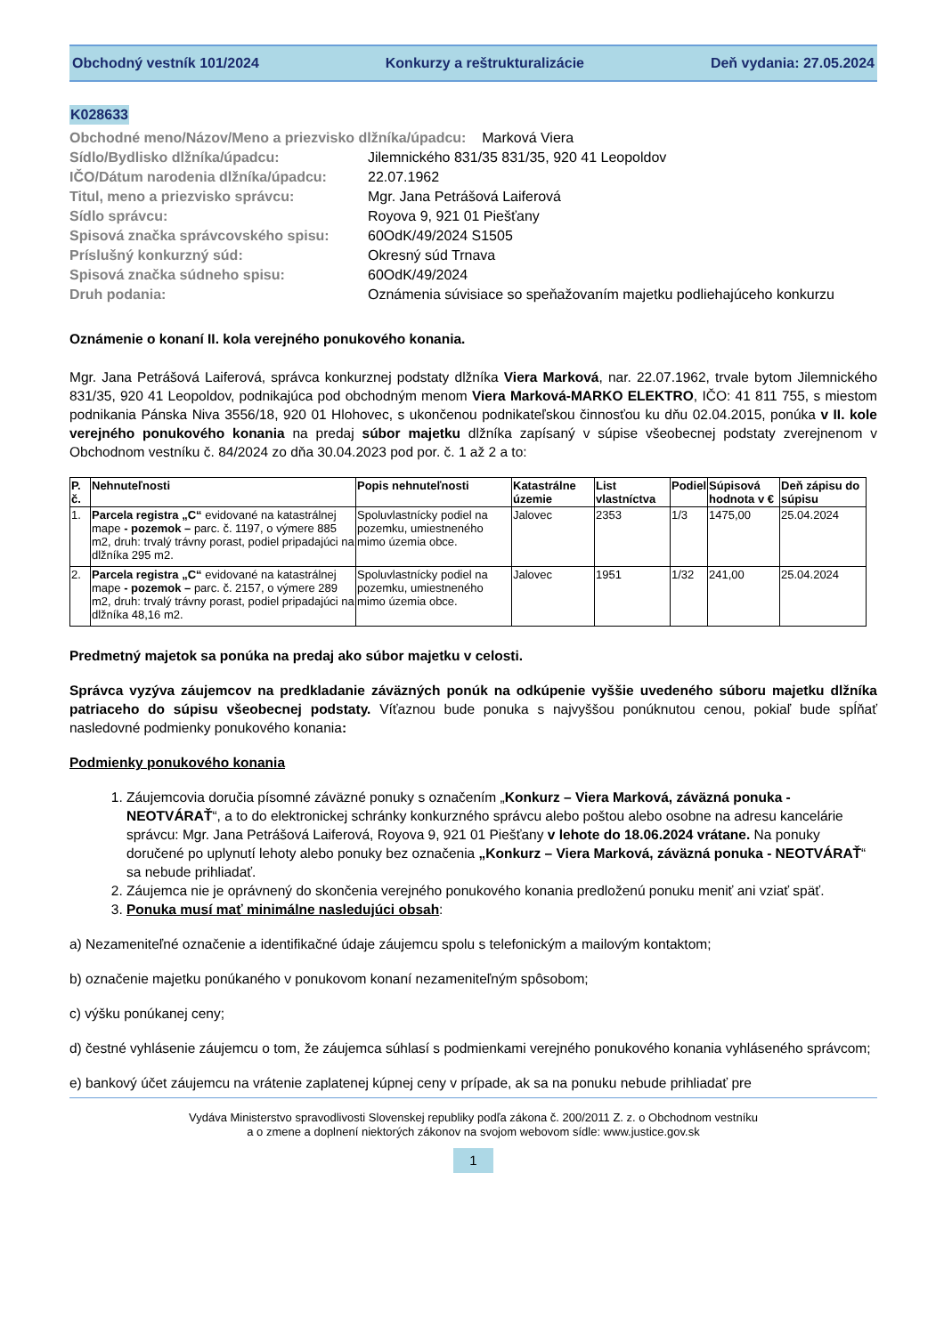Obchodný vestník 101/2024 Konkurzy a reštrukturalizácie Deň vydania: 27.05.2024
K028633
| Obchodné meno/Názov/Meno a priezvisko dlžníka/úpadcu: Marková Viera | |
| Sídlo/Bydlisko dlžníka/úpadcu: | Jilemnického 831/35 831/35, 920 41 Leopoldov |
| IČO/Dátum narodenia dlžníka/úpadcu: | 22.07.1962 |
| Titul, meno a priezvisko správcu: | Mgr. Jana Petrášová Laiferová |
| Sídlo správcu: | Royova 9, 921 01 Piešťany |
| Spisová značka správcovského spisu: | 60OdK/49/2024 S1505 |
| Príslušný konkurzný súd: | Okresný súd Trnava |
| Spisová značka súdneho spisu: | 60OdK/49/2024 |
| Druh podania: | Oznámenia súvisiace so speňažovaním majetku podliehajúceho konkurzu |
Oznámenie o konaní II. kola verejného ponukového konania.
Mgr. Jana Petrášová Laiferová, správca konkurznej podstaty dlžníka Viera Marková, nar. 22.07.1962, trvale bytom Jilemnického 831/35, 920 41 Leopoldov, podnikajúca pod obchodným menom Viera Marková-MARKO ELEKTRO, IČO: 41 811 755, s miestom podnikania Pánska Niva 3556/18, 920 01 Hlohovec, s ukončenou podnikateľskou činnosťou ku dňu 02.04.2015, ponúka v II. kole verejného ponukového konania na predaj súbor majetku dlžníka zapísaný v súpise všeobecnej podstaty zverejnenom v Obchodnom vestníku č. 84/2024 zo dňa 30.04.2023 pod por. č. 1 až 2 a to:
| P. č. | Nehnuteľnosti | Popis nehnuteľnosti | Katastrálne územie | List vlastníctva | Podiel | Súpisová hodnota v € | Deň zápisu do súpisu |
| --- | --- | --- | --- | --- | --- | --- | --- |
| 1. | Parcela registra „C“ evidované na katastrálnej mape - pozemok – parc. č. 1197, o výmere 885 m2, druh: trvalý trávny porast, podiel pripadajúci na dlžníka 295 m2. | Spoluvlastnícky podiel na pozemku, umiestneného mimo územia obce. | Jalovec | 2353 | 1/3 | 1475,00 | 25.04.2024 |
| 2. | Parcela registra „C“ evidované na katastrálnej mape - pozemok – parc. č. 2157, o výmere 289 m2, druh: trvalý trávny porast, podiel pripadajúci na dlžníka 48,16 m2. | Spoluvlastnícky podiel na pozemku, umiestneného mimo územia obce. | Jalovec | 1951 | 1/32 | 241,00 | 25.04.2024 |
Predmetný majetok sa ponúka na predaj ako súbor majetku v celosti.
Správca vyzýva záujemcov na predkladanie záväzných ponúk na odkúpenie vyššie uvedeného súboru majetku dlžníka patriaceho do súpisu všeobecnej podstaty. Víťaznou bude ponuka s najvyššou ponúknutou cenou, pokiaľ bude spĺňať nasledovné podmienky ponukového konania:
Podmienky ponukového konania
1. Záujemcovia doručia písomné záväzné ponuky s označením „Konkurz – Viera Marková, záväzná ponuka - NEOTVÁRAŤ“, a to do elektronickej schránky konkurzného správcu alebo poštou alebo osobne na adresu kancelárie správcu: Mgr. Jana Petrášová Laiferová, Royova 9, 921 01 Piešťany v lehote do 18.06.2024 vrátane. Na ponuky doručené po uplynutí lehoty alebo ponuky bez označenia „Konkurz – Viera Marková, záväzná ponuka - NEOTVÁRAŤ“ sa nebude prihliadať.
2. Záujemca nie je oprávnený do skončenia verejného ponukového konania predloženú ponuku meniť ani vziať späť.
3. Ponuka musí mať minimálne nasledujúci obsah:
a) Nezameniteľné označenie a identifikačné údaje záujemcu spolu s telefonickým a mailovým kontaktom;
b) označenie majetku ponúkaného v ponukovom konaní nezameniteľným spôsobom;
c) výšku ponúkanej ceny;
d) čestné vyhlásenie záujemcu o tom, že záujemca súhlasí s podmienkami verejného ponukového konania vyhláseného správcom;
e) bankový účet záujemcu na vrátenie zaplatenej kúpnej ceny v prípade, ak sa na ponuku nebude prihliadať pre
Vydáva Ministerstvo spravodlivosti Slovenskej republiky podľa zákona č. 200/2011 Z. z. o Obchodnom vestníku
a o zmene a doplnení niektorých zákonov na svojom webovom sídle: www.justice.gov.sk
1